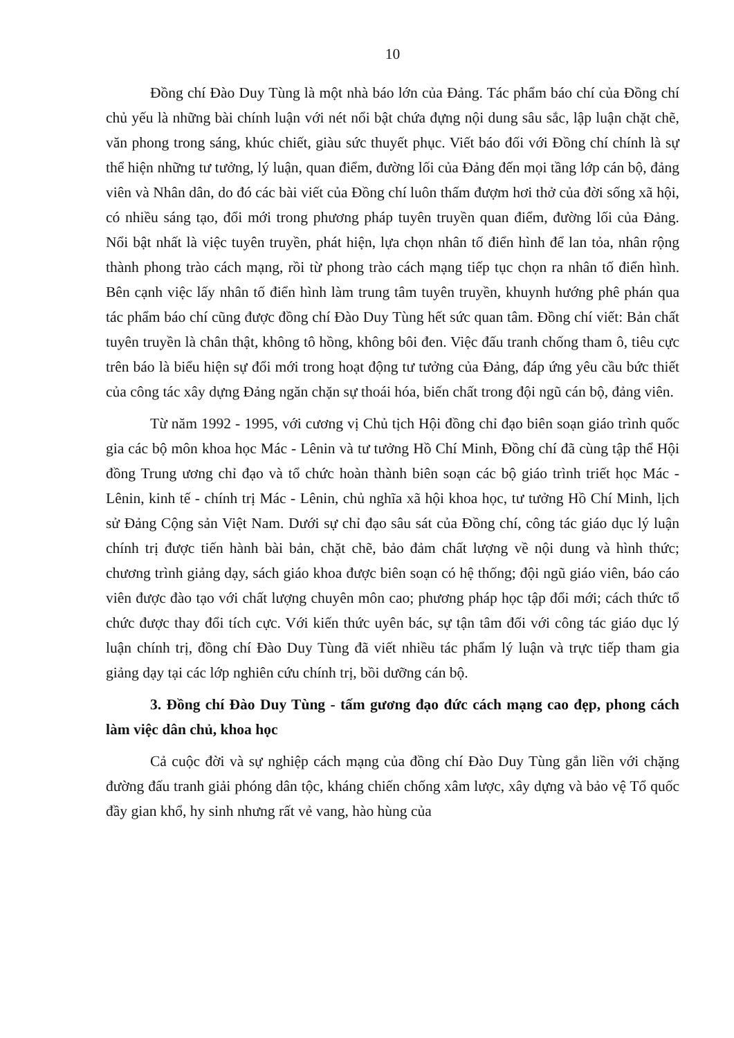10
Đồng chí Đào Duy Tùng là một nhà báo lớn của Đảng. Tác phẩm báo chí của Đồng chí chủ yếu là những bài chính luận với nét nổi bật chứa đựng nội dung sâu sắc, lập luận chặt chẽ, văn phong trong sáng, khúc chiết, giàu sức thuyết phục. Viết báo đối với Đồng chí chính là sự thể hiện những tư tưởng, lý luận, quan điểm, đường lối của Đảng đến mọi tầng lớp cán bộ, đảng viên và Nhân dân, do đó các bài viết của Đồng chí luôn thấm đượm hơi thở của đời sống xã hội, có nhiều sáng tạo, đổi mới trong phương pháp tuyên truyền quan điểm, đường lối của Đảng. Nổi bật nhất là việc tuyên truyền, phát hiện, lựa chọn nhân tố điển hình để lan tỏa, nhân rộng thành phong trào cách mạng, rồi từ phong trào cách mạng tiếp tục chọn ra nhân tố điển hình. Bên cạnh việc lấy nhân tố điển hình làm trung tâm tuyên truyền, khuynh hướng phê phán qua tác phẩm báo chí cũng được đồng chí Đào Duy Tùng hết sức quan tâm. Đồng chí viết: Bản chất tuyên truyền là chân thật, không tô hồng, không bôi đen. Việc đấu tranh chống tham ô, tiêu cực trên báo là biểu hiện sự đổi mới trong hoạt động tư tưởng của Đảng, đáp ứng yêu cầu bức thiết của công tác xây dựng Đảng ngăn chặn sự thoái hóa, biến chất trong đội ngũ cán bộ, đảng viên.
Từ năm 1992 - 1995, với cương vị Chủ tịch Hội đồng chỉ đạo biên soạn giáo trình quốc gia các bộ môn khoa học Mác - Lênin và tư tưởng Hồ Chí Minh, Đồng chí đã cùng tập thể Hội đồng Trung ương chỉ đạo và tổ chức hoàn thành biên soạn các bộ giáo trình triết học Mác - Lênin, kinh tế - chính trị Mác - Lênin, chủ nghĩa xã hội khoa học, tư tưởng Hồ Chí Minh, lịch sử Đảng Cộng sản Việt Nam. Dưới sự chỉ đạo sâu sát của Đồng chí, công tác giáo dục lý luận chính trị được tiến hành bài bản, chặt chẽ, bảo đảm chất lượng về nội dung và hình thức; chương trình giảng dạy, sách giáo khoa được biên soạn có hệ thống; đội ngũ giáo viên, báo cáo viên được đào tạo với chất lượng chuyên môn cao; phương pháp học tập đổi mới; cách thức tổ chức được thay đổi tích cực. Với kiến thức uyên bác, sự tận tâm đối với công tác giáo dục lý luận chính trị, đồng chí Đào Duy Tùng đã viết nhiều tác phẩm lý luận và trực tiếp tham gia giảng dạy tại các lớp nghiên cứu chính trị, bồi dưỡng cán bộ.
3. Đồng chí Đào Duy Tùng - tấm gương đạo đức cách mạng cao đẹp, phong cách làm việc dân chủ, khoa học
Cả cuộc đời và sự nghiệp cách mạng của đồng chí Đào Duy Tùng gắn liền với chặng đường đấu tranh giải phóng dân tộc, kháng chiến chống xâm lược, xây dựng và bảo vệ Tổ quốc đầy gian khổ, hy sinh nhưng rất vẻ vang, hào hùng của